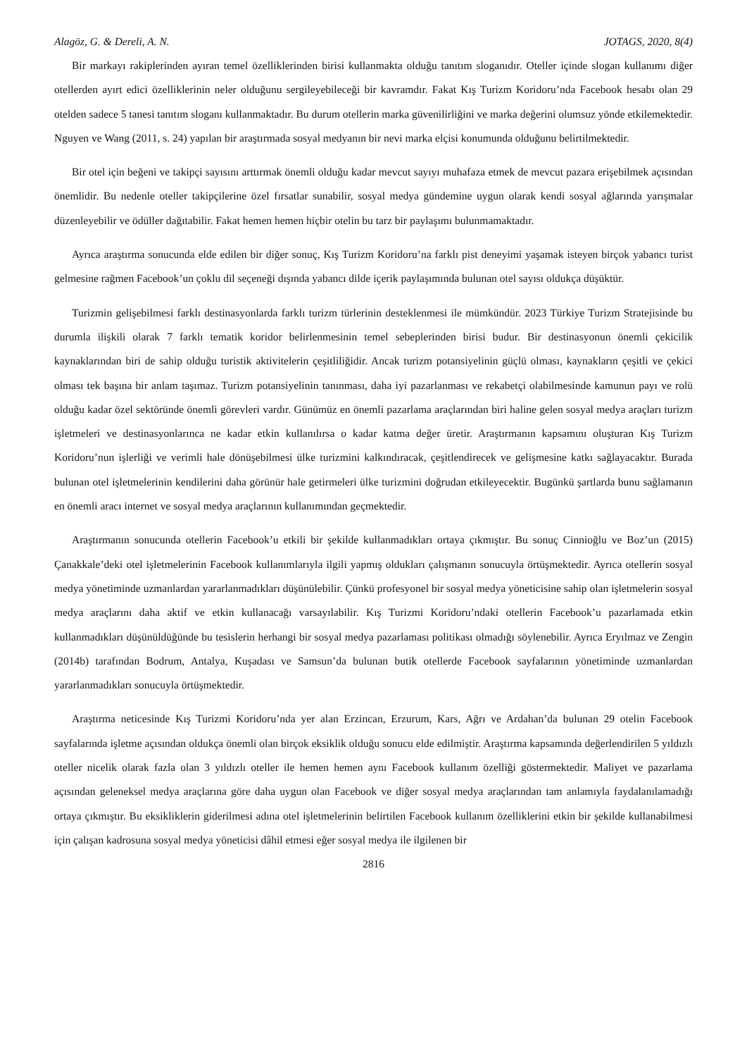Alagöz, G. & Dereli, A. N. JOTAGS, 2020, 8(4)
Bir markayı rakiplerinden ayıran temel özelliklerinden birisi kullanmakta olduğu tanıtım sloganıdır. Oteller içinde slogan kullanımı diğer otellerden ayırt edici özelliklerinin neler olduğunu sergileyebileceği bir kavramdır. Fakat Kış Turizm Koridoru’nda Facebook hesabı olan 29 otelden sadece 5 tanesi tanıtım sloganı kullanmaktadır. Bu durum otellerin marka güvenilirliğini ve marka değerini olumsuz yönde etkilemektedir. Nguyen ve Wang (2011, s. 24) yapılan bir araştırmada sosyal medyanın bir nevi marka elçisi konumunda olduğunu belirtilmektedir.
Bir otel için beğeni ve takipçi sayısını arttırmak önemli olduğu kadar mevcut sayıyı muhafaza etmek de mevcut pazara erişebilmek açısından önemlidir. Bu nedenle oteller takipçilerine özel fırsatlar sunabilir, sosyal medya gündemine uygun olarak kendi sosyal ağlarında yarışmalar düzenleyebilir ve ödüller dağıtabilir. Fakat hemen hemen hiçbir otelin bu tarz bir paylaşımı bulunmamaktadır.
Ayrıca araştırma sonucunda elde edilen bir diğer sonuç, Kış Turizm Koridoru’na farklı pist deneyimi yaşamak isteyen birçok yabancı turist gelmesine rağmen Facebook’un çoklu dil seçeneği dışında yabancı dilde içerik paylaşımında bulunan otel sayısı oldukça düşüktür.
Turizmin gelişebilmesi farklı destinasyonlarda farklı turizm türlerinin desteklenmesi ile mümkündür. 2023 Türkiye Turizm Stratejisinde bu durumla ilişkili olarak 7 farklı tematik koridor belirlenmesinin temel sebeplerinden birisi budur. Bir destinasyonun önemli çekicilik kaynaklarından biri de sahip olduğu turistik aktivitelerin çeşitliliğidir. Ancak turizm potansiyelinin güçlü olması, kaynakların çeşitli ve çekici olması tek başına bir anlam taşımaz. Turizm potansiyelinin tanınması, daha iyi pazarlanması ve rekabetçi olabilmesinde kamunun payı ve rolü olduğu kadar özel sektöründe önemli görevleri vardır. Günümüz en önemli pazarlama araçlarından biri haline gelen sosyal medya araçları turizm işletmeleri ve destinasyonlarınca ne kadar etkin kullanılırsa o kadar katma değer üretir. Araştırmanın kapsamını oluşturan Kış Turizm Koridoru’nun işlerliği ve verimli hale dönüşebilmesi ülke turizmini kalkındıracak, çeşitlendirecek ve gelişmesine katkı sağlayacaktır. Burada bulunan otel işletmelerinin kendilerini daha görünür hale getirmeleri ülke turizmini doğrudan etkileyecektir. Bugünkü şartlarda bunu sağlamanın en önemli aracı internet ve sosyal medya araçlarının kullanımından geçmektedir.
Araştırmanın sonucunda otellerin Facebook’u etkili bir şekilde kullanmadıkları ortaya çıkmıştır. Bu sonuç Cinnioğlu ve Boz’un (2015) Çanakkale’deki otel işletmelerinin Facebook kullanımlarıyla ilgili yapmış oldukları çalışmanın sonucuyla örtüşmektedir. Ayrıca otellerin sosyal medya yönetiminde uzmanlardan yararlanmadıkları düşünülebilir. Çünkü profesyonel bir sosyal medya yöneticisine sahip olan işletmelerin sosyal medya araçlarını daha aktif ve etkin kullanacağı varsayılabilir. Kış Turizmi Koridoru’ndaki otellerin Facebook’u pazarlamada etkin kullanmadıkları düşünüldüğünde bu tesislerin herhangi bir sosyal medya pazarlaması politikası olmadığı söylenebilir. Ayrıca Eryılmaz ve Zengin (2014b) tarafından Bodrum, Antalya, Kuşadası ve Samsun’da bulunan butik otellerde Facebook sayfalarının yönetiminde uzmanlardan yararlanmadıkları sonucuyla örtüşmektedir.
Araştırma neticesinde Kış Turizmi Koridoru’nda yer alan Erzincan, Erzurum, Kars, Ağrı ve Ardahan’da bulunan 29 otelin Facebook sayfalarında işletme açısından oldukça önemli olan birçok eksiklik olduğu sonucu elde edilmiştir. Araştırma kapsamında değerlendirilen 5 yıldızlı oteller nicelik olarak fazla olan 3 yıldızlı oteller ile hemen hemen aynı Facebook kullanım özelliği göstermektedir. Maliyet ve pazarlama açısından geleneksel medya araçlarına göre daha uygun olan Facebook ve diğer sosyal medya araçlarından tam anlamıyla faydalanılamadığı ortaya çıkmıştır. Bu eksikliklerin giderilmesi adına otel işletmelerinin belirtilen Facebook kullanım özelliklerini etkin bir şekilde kullanabilmesi için çalışan kadrosuna sosyal medya yöneticisi dâhil etmesi eğer sosyal medya ile ilgilenen bir
2816